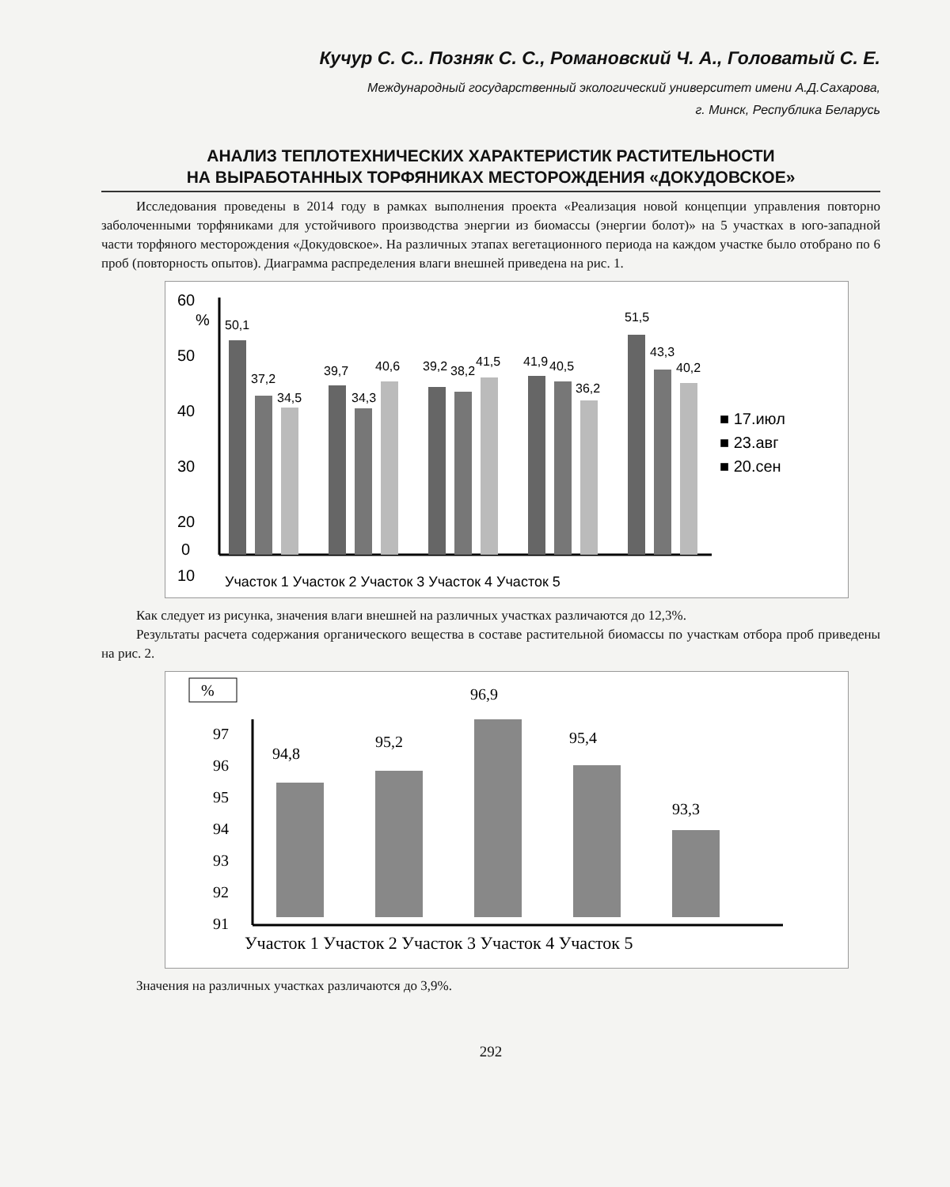Кучур С. С.. Позняк С. С., Романовский Ч. А., Головатый С. Е.
Международный государственный экологический университет имени А.Д.Сахарова,
г. Минск, Республика Беларусь
АНАЛИЗ ТЕПЛОТЕХНИЧЕСКИХ ХАРАКТЕРИСТИК РАСТИТЕЛЬНОСТИ
НА ВЫРАБОТАННЫХ ТОРФЯНИКАХ МЕСТОРОЖДЕНИЯ «ДОКУДОВСКОЕ»
Исследования проведены в 2014 году в рамках выполнения проекта «Реализация новой концепции управления повторно заболоченными торфяниками для устойчивого производства энергии из биомассы (энергии болот)» на 5 участках в юго-западной части торфяного месторождения «Докудовское». На различных этапах вегетационного периода на каждом участке было отобрано по 6 проб (повторность опытов). Диаграмма распределения влаги внешней приведена на рис. 1.
60
%
50
40
30
20
10
50,1
37,2
34,5
39,7
34,3
40,6
39,2
38,2
41,5
41,9
40,5
36,2
51,5
43,3
40,2
■ 17.июл
■ 23.авг
■ 20.сен
0
Участок 1 Участок 2 Участок 3 Участок 4 Участок 5
Как следует из рисунка, значения влаги внешней на различных участках различаются до 12,3%.
Результаты расчета содержания органического вещества в составе растительной биомассы по участкам отбора проб приведены на рис. 2.
%
97
96
95
94
93
92
91
94,8
95,2
96,9
95,4
93,3
Участок 1 Участок 2 Участок 3 Участок 4 Участок 5
Значения на различных участках различаются до 3,9%.
292